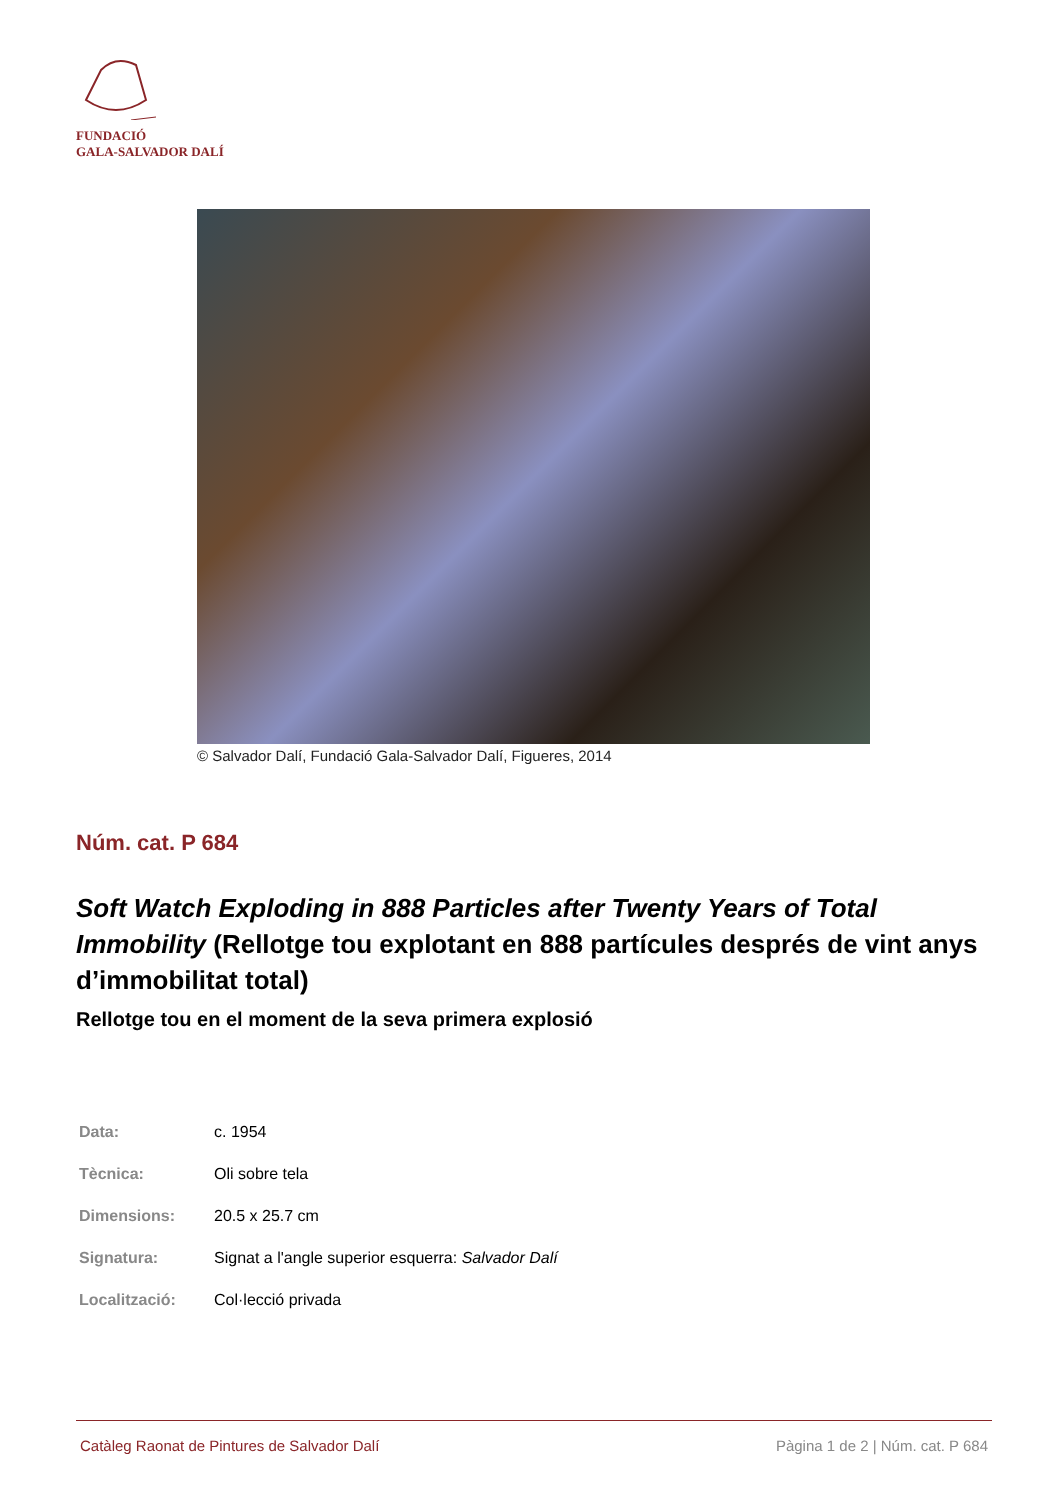FUNDACIÓ
GALA-SALVADOR DALÍ
© Salvador Dalí, Fundació Gala-Salvador Dalí, Figueres, 2014
Núm. cat. P 684
Soft Watch Exploding in 888 Particles after Twenty Years of Total Immobility (Rellotge tou explotant en 888 partícules després de vint anys d’immobilitat total)
Rellotge tou en el moment de la seva primera explosió
| Data: | c. 1954 |
| Tècnica: | Oli sobre tela |
| Dimensions: | 20.5 x 25.7 cm |
| Signatura: | Signat a l'angle superior esquerra: Salvador Dalí |
| Localització: | Col·lecció privada |
Catàleg Raonat de Pintures de Salvador Dalí Pàgina 1 de 2 | Núm. cat. P 684